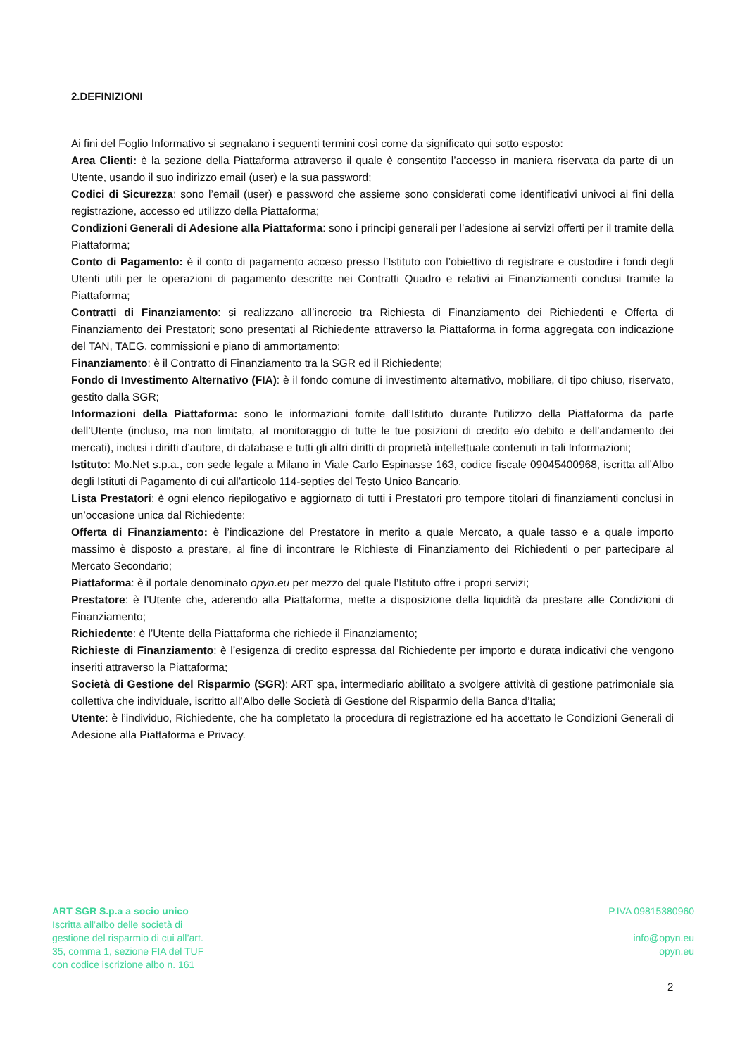2.DEFINIZIONI
Ai fini del Foglio Informativo si segnalano i seguenti termini così come da significato qui sotto esposto:
Area Clienti: è la sezione della Piattaforma attraverso il quale è consentito l’accesso in maniera riservata da parte di un Utente, usando il suo indirizzo email (user) e la sua password;
Codici di Sicurezza: sono l’email (user) e password che assieme sono considerati come identificativi univoci ai fini della registrazione, accesso ed utilizzo della Piattaforma;
Condizioni Generali di Adesione alla Piattaforma: sono i principi generali per l’adesione ai servizi offerti per il tramite della Piattaforma;
Conto di Pagamento: è il conto di pagamento acceso presso l’Istituto con l’obiettivo di registrare e custodire i fondi degli Utenti utili per le operazioni di pagamento descritte nei Contratti Quadro e relativi ai Finanziamenti conclusi tramite la Piattaforma;
Contratti di Finanziamento: si realizzano all’incrocio tra Richiesta di Finanziamento dei Richiedenti e Offerta di Finanziamento dei Prestatori; sono presentati al Richiedente attraverso la Piattaforma in forma aggregata con indicazione del TAN, TAEG, commissioni e piano di ammortamento;
Finanziamento: è il Contratto di Finanziamento tra la SGR ed il Richiedente;
Fondo di Investimento Alternativo (FIA): è il fondo comune di investimento alternativo, mobiliare, di tipo chiuso, riservato, gestito dalla SGR;
Informazioni della Piattaforma: sono le informazioni fornite dall’Istituto durante l’utilizzo della Piattaforma da parte dell’Utente (incluso, ma non limitato, al monitoraggio di tutte le tue posizioni di credito e/o debito e dell’andamento dei mercati), inclusi i diritti d’autore, di database e tutti gli altri diritti di proprietà intellettuale contenuti in tali Informazioni;
Istituto: Mo.Net s.p.a., con sede legale a Milano in Viale Carlo Espinasse 163, codice fiscale 09045400968, iscritta all’Albo degli Istituti di Pagamento di cui all’articolo 114-septies del Testo Unico Bancario.
Lista Prestatori: è ogni elenco riepilogativo e aggiornato di tutti i Prestatori pro tempore titolari di finanziamenti conclusi in un’occasione unica dal Richiedente;
Offerta di Finanziamento: è l’indicazione del Prestatore in merito a quale Mercato, a quale tasso e a quale importo massimo è disposto a prestare, al fine di incontrare le Richieste di Finanziamento dei Richiedenti o per partecipare al Mercato Secondario;
Piattaforma: è il portale denominato opyn.eu per mezzo del quale l’Istituto offre i propri servizi;
Prestatore: è l’Utente che, aderendo alla Piattaforma, mette a disposizione della liquidità da prestare alle Condizioni di Finanziamento;
Richiedente: è l’Utente della Piattaforma che richiede il Finanziamento;
Richieste di Finanziamento: è l’esigenza di credito espressa dal Richiedente per importo e durata indicativi che vengono inseriti attraverso la Piattaforma;
Società di Gestione del Risparmio (SGR): ART spa, intermediario abilitato a svolgere attività di gestione patrimoniale sia collettiva che individuale, iscritto all’Albo delle Società di Gestione del Risparmio della Banca d’Italia;
Utente: è l’individuo, Richiedente, che ha completato la procedura di registrazione ed ha accettato le Condizioni Generali di Adesione alla Piattaforma e Privacy.
ART SGR S.p.a a socio unico
Iscritta all’albo delle società di
gestione del risparmio di cui all’art.
35, comma 1, sezione FIA del TUF
con codice iscrizione albo n. 161
P.IVA 09815380960
info@opyn.eu
opyn.eu
2